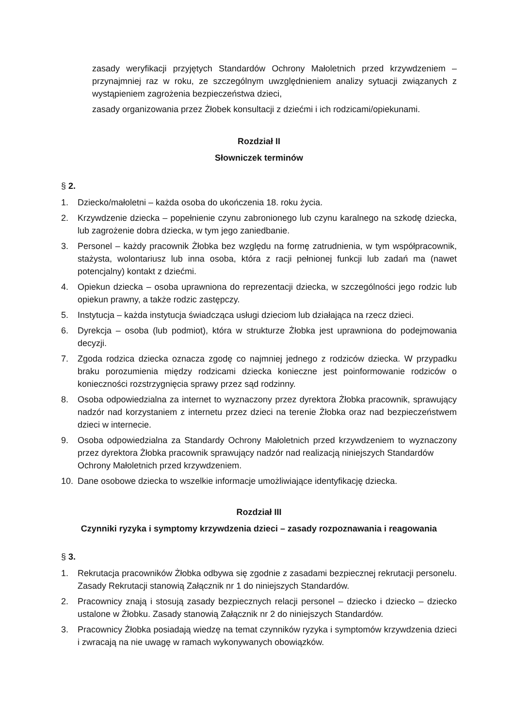zasady weryfikacji przyjętych Standardów Ochrony Małoletnich przed krzywdzeniem – przynajmniej raz w roku, ze szczególnym uwzględnieniem analizy sytuacji związanych z wystąpieniem zagrożenia bezpieczeństwa dzieci,
zasady organizowania przez Żłobek konsultacji z dziećmi i ich rodzicami/opiekunami.
Rozdział II
Słowniczek terminów
§ 2.
1. Dziecko/małoletni – każda osoba do ukończenia 18. roku życia.
2. Krzywdzenie dziecka – popełnienie czynu zabronionego lub czynu karalnego na szkodę dziecka, lub zagrożenie dobra dziecka, w tym jego zaniedbanie.
3. Personel – każdy pracownik Żłobka bez względu na formę zatrudnienia, w tym współpracownik, stażysta, wolontariusz lub inna osoba, która z racji pełnionej funkcji lub zadań ma (nawet potencjalny) kontakt z dziećmi.
4. Opiekun dziecka – osoba uprawniona do reprezentacji dziecka, w szczególności jego rodzic lub opiekun prawny, a także rodzic zastępczy.
5. Instytucja – każda instytucja świadcząca usługi dzieciom lub działająca na rzecz dzieci.
6. Dyrekcja – osoba (lub podmiot), która w strukturze Żłobka jest uprawniona do podejmowania decyzji.
7. Zgoda rodzica dziecka oznacza zgodę co najmniej jednego z rodziców dziecka. W przypadku braku porozumienia między rodzicami dziecka konieczne jest poinformowanie rodziców o konieczności rozstrzygnięcia sprawy przez sąd rodzinny.
8. Osoba odpowiedzialna za internet to wyznaczony przez dyrektora Żłobka pracownik, sprawujący nadzór nad korzystaniem z internetu przez dzieci na terenie Żłobka oraz nad bezpieczeństwem dzieci w internecie.
9. Osoba odpowiedzialna za Standardy Ochrony Małoletnich przed krzywdzeniem to wyznaczony przez dyrektora Żłobka pracownik sprawujący nadzór nad realizacją niniejszych Standardów
Ochrony Małoletnich przed krzywdzeniem.
10. Dane osobowe dziecka to wszelkie informacje umożliwiające identyfikację dziecka.
Rozdział III
Czynniki ryzyka i symptomy krzywdzenia dzieci – zasady rozpoznawania i reagowania
§ 3.
1. Rekrutacja pracowników Żłobka odbywa się zgodnie z zasadami bezpiecznej rekrutacji personelu. Zasady Rekrutacji stanowią Załącznik nr 1 do niniejszych Standardów.
2. Pracownicy znają i stosują zasady bezpiecznych relacji personel – dziecko i dziecko – dziecko ustalone w Żłobku. Zasady stanowią Załącznik nr 2 do niniejszych Standardów.
3. Pracownicy Żłobka posiadają wiedzę na temat czynników ryzyka i symptomów krzywdzenia dzieci i zwracają na nie uwagę w ramach wykonywanych obowiązków.